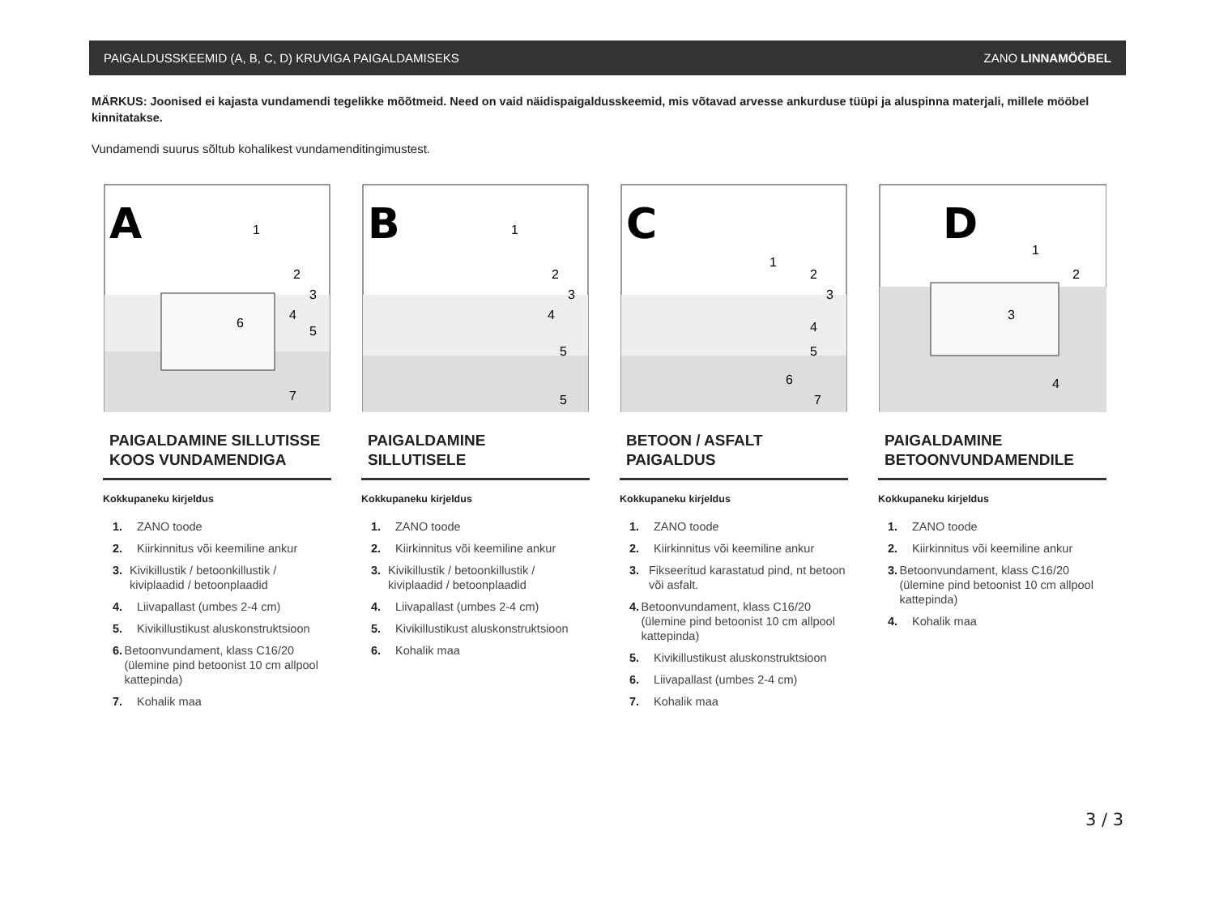PAIGALDUSSKEEMID (A, B, C, D) KRUVIGA PAIGALDAMISEKS ZANO LINNAMÖÖBEL
MÄRKUS: Joonised ei kajasta vundamendi tegelikke mõõtmeid. Need on vaid näidispaigaldusskeemid, mis võtavad arvesse ankurduse tüüpi ja aluspinna materjali, millele mööbel kinnitatakse.
Vundamendi suurus sõltub kohalikest vundamenditingimustest.
A
1
2
3
4
5
6
7
PAIGALDAMINE SILLUTISSE KOOS VUNDAMENDIGA
Kokkupaneku kirjeldus
1. ZANO toode
2. Kiirkinnitus või keemiline ankur
3. Kivikillustik / betoonkillustik / kiviplaadid / betoonplaadid
4. Liivapallast (umbes 2-4 cm)
5. Kivikillustikust aluskonstruktsioon
6. Betoonvundament, klass C16/20 (ülemine pind betoonist 10 cm allpool kattepinda)
7. Kohalik maa
B
1
2
3
4
5
5
PAIGALDAMINE SILLUTISELE
Kokkupaneku kirjeldus
1. ZANO toode
2. Kiirkinnitus või keemiline ankur
3. Kivikillustik / betoonkillustik / kiviplaadid / betoonplaadid
4. Liivapallast (umbes 2-4 cm)
5. Kivikillustikust aluskonstruktsioon
6. Kohalik maa
C
1
2
3
4
5
6
7
BETOON / ASFALT PAIGALDUS
Kokkupaneku kirjeldus
1. ZANO toode
2. Kiirkinnitus või keemiline ankur
3. Fikseeritud karastatud pind, nt betoon või asfalt.
4. Betoonvundament, klass C16/20 (ülemine pind betoonist 10 cm allpool kattepinda)
5. Kivikillustikust aluskonstruktsioon
6. Liivapallast (umbes 2-4 cm)
7. Kohalik maa
D
1
2
3
4
PAIGALDAMINE BETOONVUNDAMENDILE
Kokkupaneku kirjeldus
1. ZANO toode
2. Kiirkinnitus või keemiline ankur
3. Betoonvundament, klass C16/20 (ülemine pind betoonist 10 cm allpool kattepinda)
4. Kohalik maa
3 / 3